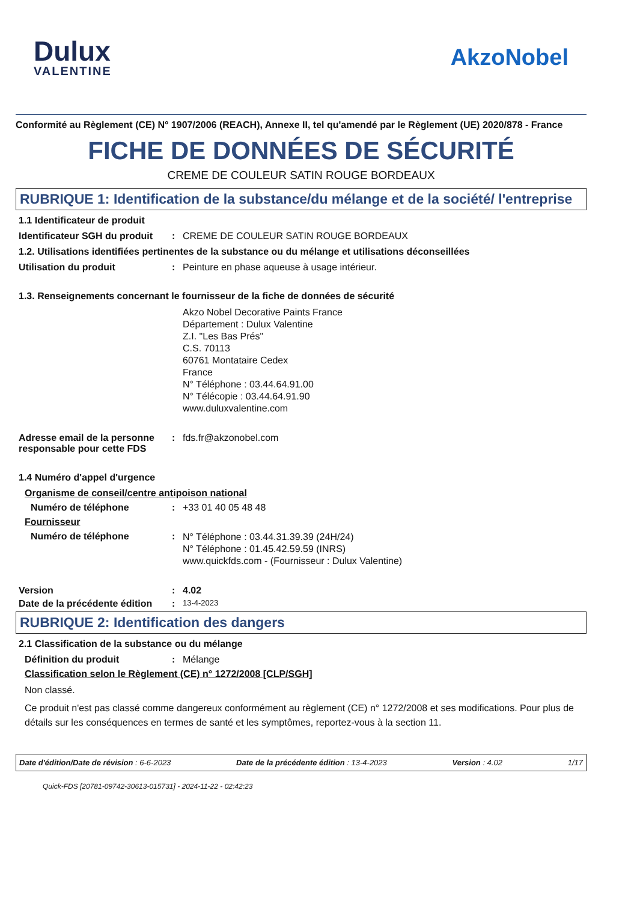Dulux
VALENTINE
AkzoNobel
Conformité au Règlement (CE) N° 1907/2006 (REACH), Annexe II, tel qu'amendé par le Règlement (UE) 2020/878 - France
FICHE DE DONNÉES DE SÉCURITÉ
CREME DE COULEUR SATIN ROUGE BORDEAUX
RUBRIQUE 1: Identification de la substance/du mélange et de la société/ l'entreprise
1.1 Identificateur de produit
Identificateur SGH du produit
: CREME DE COULEUR SATIN ROUGE BORDEAUX
1.2. Utilisations identifiées pertinentes de la substance ou du mélange et utilisations déconseillées
Utilisation du produit : Peinture en phase aqueuse à usage intérieur.
1.3. Renseignements concernant le fournisseur de la fiche de données de sécurité
Akzo Nobel Decorative Paints France
Département : Dulux Valentine
Z.I. "Les Bas Prés"
C.S. 70113
60761 Montataire Cedex
France
N° Téléphone : 03.44.64.91.00
N° Télécopie : 03.44.64.91.90
www.duluxvalentine.com
Adresse email de la personne responsable pour cette FDS
: fds.fr@akzonobel.com
1.4 Numéro d'appel d'urgence
Organisme de conseil/centre antipoison national
Numéro de téléphone : +33 01 40 05 48 48
Fournisseur
Numéro de téléphone :
N° Téléphone : 03.44.31.39.39 (24H/24)
N° Téléphone : 01.45.42.59.59 (INRS)
www.quickfds.com - (Fournisseur : Dulux Valentine)
Version : 4.02
Date de la précédente édition
:
13-4-2023
RUBRIQUE 2: Identification des dangers
2.1 Classification de la substance ou du mélange
Définition du produit : Mélange
Classification selon le Règlement (CE) n° 1272/2008 [CLP/SGH]
Non classé.
Ce produit n'est pas classé comme dangereux conformément au règlement (CE) n° 1272/2008 et ses modifications. Pour plus de détails sur les conséquences en termes de santé et les symptômes, reportez-vous à la section 11.
Date d'édition/Date de révision : 6-6-2023 Date de la précédente édition : 13-4-2023 Version : 4.02 1/17
Quick-FDS [20781-09742-30613-015731] - 2024-11-22 - 02:42:23